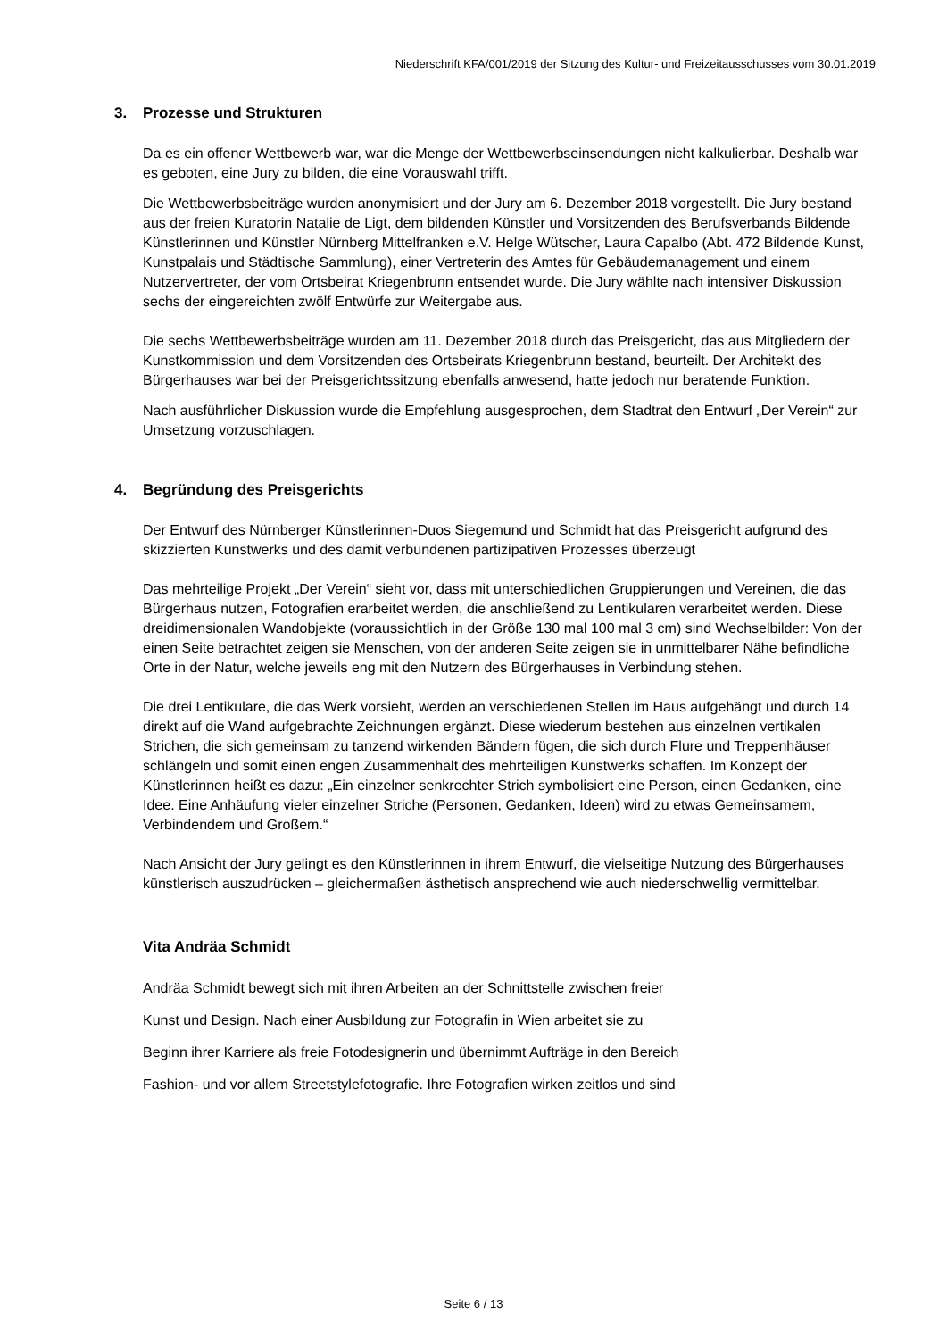Niederschrift KFA/001/2019 der Sitzung des Kultur- und Freizeitausschusses vom 30.01.2019
3. Prozesse und Strukturen
Da es ein offener Wettbewerb war, war die Menge der Wettbewerbseinsendungen nicht kalkulierbar. Deshalb war es geboten, eine Jury zu bilden, die eine Vorauswahl trifft.
Die Wettbewerbsbeiträge wurden anonymisiert und der Jury am 6. Dezember 2018 vorgestellt. Die Jury bestand aus der freien Kuratorin Natalie de Ligt, dem bildenden Künstler und Vorsitzenden des Berufsverbands Bildende Künstlerinnen und Künstler Nürnberg Mittelfranken e.V. Helge Wütscher, Laura Capalbo (Abt. 472 Bildende Kunst, Kunstpalais und Städtische Sammlung), einer Vertreterin des Amtes für Gebäudemanagement und einem Nutzervertreter, der vom Ortsbeirat Kriegenbrunn entsendet wurde. Die Jury wählte nach intensiver Diskussion sechs der eingereichten zwölf Entwürfe zur Weitergabe aus.
Die sechs Wettbewerbsbeiträge wurden am 11. Dezember 2018 durch das Preisgericht, das aus Mitgliedern der Kunstkommission und dem Vorsitzenden des Ortsbeirats Kriegenbrunn bestand, beurteilt. Der Architekt des Bürgerhauses war bei der Preisgerichtssitzung ebenfalls anwesend, hatte jedoch nur beratende Funktion.
Nach ausführlicher Diskussion wurde die Empfehlung ausgesprochen, dem Stadtrat den Entwurf „Der Verein“ zur Umsetzung vorzuschlagen.
4. Begründung des Preisgerichts
Der Entwurf des Nürnberger Künstlerinnen-Duos Siegemund und Schmidt hat das Preisgericht aufgrund des skizzierten Kunstwerks und des damit verbundenen partizipativen Prozesses überzeugt
Das mehrteilige Projekt „Der Verein“ sieht vor, dass mit unterschiedlichen Gruppierungen und Vereinen, die das Bürgerhaus nutzen, Fotografien erarbeitet werden, die anschließend zu Lentikularen verarbeitet werden. Diese dreidimensionalen Wandobjekte (voraussichtlich in der Größe 130 mal 100 mal 3 cm) sind Wechselbilder: Von der einen Seite betrachtet zeigen sie Menschen, von der anderen Seite zeigen sie in unmittelbarer Nähe befindliche Orte in der Natur, welche jeweils eng mit den Nutzern des Bürgerhauses in Verbindung stehen.
Die drei Lentikulare, die das Werk vorsieht, werden an verschiedenen Stellen im Haus aufgehängt und durch 14 direkt auf die Wand aufgebrachte Zeichnungen ergänzt. Diese wiederum bestehen aus einzelnen vertikalen Strichen, die sich gemeinsam zu tanzend wirkenden Bändern fügen, die sich durch Flure und Treppenhäuser schlängeln und somit einen engen Zusammenhalt des mehrteiligen Kunstwerks schaffen. Im Konzept der Künstlerinnen heißt es dazu: „Ein einzelner senkrechter Strich symbolisiert eine Person, einen Gedanken, eine Idee. Eine Anhäufung vieler einzelner Striche (Personen, Gedanken, Ideen) wird zu etwas Gemeinsamem, Verbindendem und Großem.“
Nach Ansicht der Jury gelingt es den Künstlerinnen in ihrem Entwurf, die vielseitige Nutzung des Bürgerhauses künstlerisch auszudrücken – gleichermaßen ästhetisch ansprechend wie auch niederschwellig vermittelbar.
Vita Andräa Schmidt
Andräa Schmidt bewegt sich mit ihren Arbeiten an der Schnittstelle zwischen freier
Kunst und Design. Nach einer Ausbildung zur Fotografin in Wien arbeitet sie zu
Beginn ihrer Karriere als freie Fotodesignerin und übernimmt Aufträge in den Bereich
Fashion- und vor allem Streetstylefotografie. Ihre Fotografien wirken zeitlos und sind
Seite 6 / 13